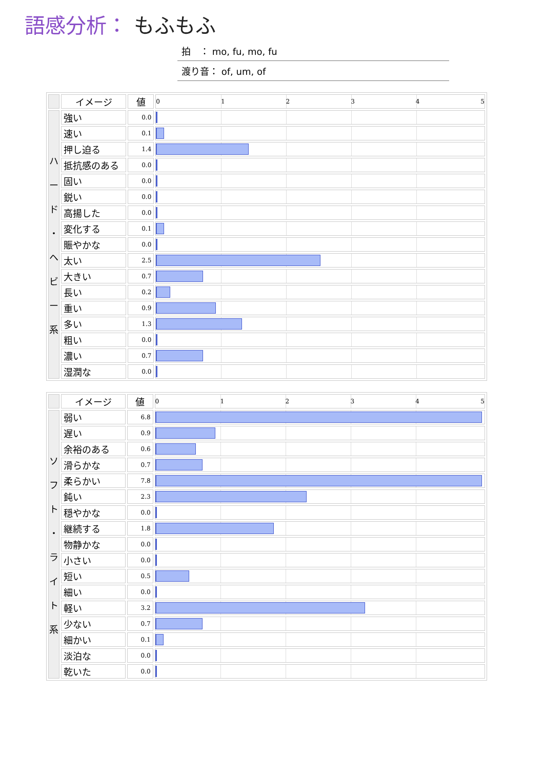語感分析： もふもふ
拍　： mo, fu, mo, fu
渡り音： of, um, of
| | イメージ | 値 | 0 1 2 3 4 5 |
| --- | --- | --- | --- |
| ハ ー ド ・ ヘ ビ ー 系 | 強い | 0.0 | |
| | 速い | 0.1 | |
| | 押し迫る | 1.4 | |
| | 抵抗感のある | 0.0 | |
| | 固い | 0.0 | |
| | 鋭い | 0.0 | |
| | 高揚した | 0.0 | |
| | 変化する | 0.1 | |
| | 賑やかな | 0.0 | |
| | 太い | 2.5 | |
| | 大きい | 0.7 | |
| | 長い | 0.2 | |
| | 重い | 0.9 | |
| | 多い | 1.3 | |
| | 粗い | 0.0 | |
| | 濃い | 0.7 | |
| | 湿潤な | 0.0 | |
| | イメージ | 値 | 0 1 2 3 4 5 |
| --- | --- | --- | --- |
| ソ フ ト ・ ラ イ ト 系 | 弱い | 6.8 | |
| | 遅い | 0.9 | |
| | 余裕のある | 0.6 | |
| | 滑らかな | 0.7 | |
| | 柔らかい | 7.8 | |
| | 鈍い | 2.3 | |
| | 穏やかな | 0.0 | |
| | 継続する | 1.8 | |
| | 物静かな | 0.0 | |
| | 小さい | 0.0 | |
| | 短い | 0.5 | |
| | 細い | 0.0 | |
| | 軽い | 3.2 | |
| | 少ない | 0.7 | |
| | 細かい | 0.1 | |
| | 淡泊な | 0.0 | |
| | 乾いた | 0.0 | |